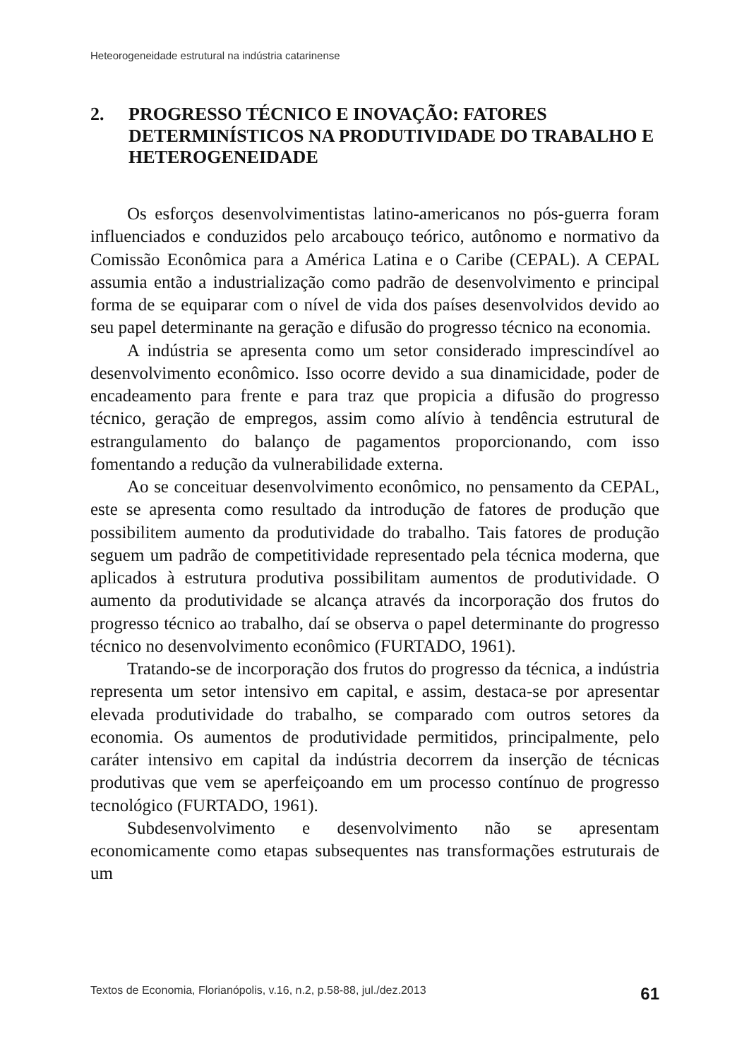Heteorogeneidade estrutural na indústria catarinense
2. PROGRESSO TÉCNICO E INOVAÇÃO: FATORES DETERMINÍSTICOS NA PRODUTIVIDADE DO TRABALHO E HETEROGENEIDADE
Os esforços desenvolvimentistas latino-americanos no pós-guerra foram influenciados e conduzidos pelo arcabouço teórico, autônomo e normativo da Comissão Econômica para a América Latina e o Caribe (CEPAL). A CEPAL assumia então a industrialização como padrão de desenvolvimento e principal forma de se equiparar com o nível de vida dos países desenvolvidos devido ao seu papel determinante na geração e difusão do progresso técnico na economia.
A indústria se apresenta como um setor considerado imprescindível ao desenvolvimento econômico. Isso ocorre devido a sua dinamicidade, poder de encadeamento para frente e para traz que propicia a difusão do progresso técnico, geração de empregos, assim como alívio à tendência estrutural de estrangulamento do balanço de pagamentos proporcionando, com isso fomentando a redução da vulnerabilidade externa.
Ao se conceituar desenvolvimento econômico, no pensamento da CEPAL, este se apresenta como resultado da introdução de fatores de produção que possibilitem aumento da produtividade do trabalho. Tais fatores de produção seguem um padrão de competitividade representado pela técnica moderna, que aplicados à estrutura produtiva possibilitam aumentos de produtividade. O aumento da produtividade se alcança através da incorporação dos frutos do progresso técnico ao trabalho, daí se observa o papel determinante do progresso técnico no desenvolvimento econômico (FURTADO, 1961).
Tratando-se de incorporação dos frutos do progresso da técnica, a indústria representa um setor intensivo em capital, e assim, destaca-se por apresentar elevada produtividade do trabalho, se comparado com outros setores da economia. Os aumentos de produtividade permitidos, principalmente, pelo caráter intensivo em capital da indústria decorrem da inserção de técnicas produtivas que vem se aperfeiçoando em um processo contínuo de progresso tecnológico (FURTADO, 1961).
Subdesenvolvimento e desenvolvimento não se apresentam economicamente como etapas subsequentes nas transformações estruturais de um
Textos de Economia, Florianópolis, v.16, n.2, p.58-88, jul./dez.2013 61